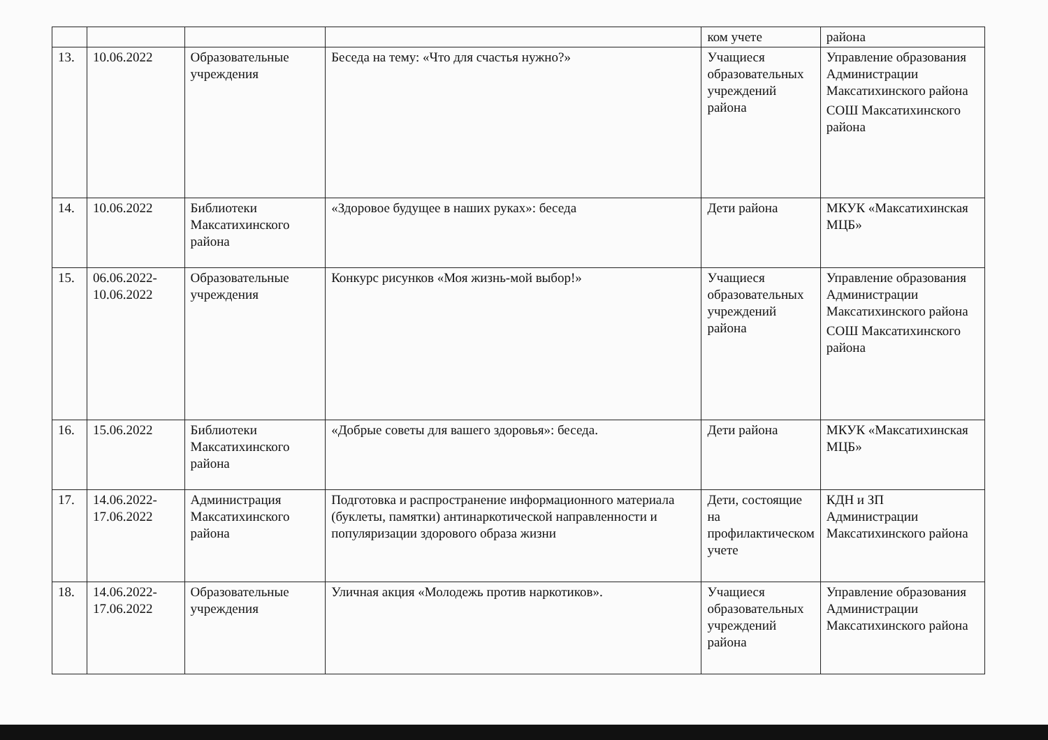| | | | | ком учете | района |
| 13. | 10.06.2022 | Образовательные учреждения | Беседа на тему: «Что для счастья нужно?» | Учащиеся образовательных учреждений района | Управление образования Администрации Максатихинского района СОШ Максатихинского района |
| 14. | 10.06.2022 | Библиотеки Максатихинского района | «Здоровое будущее в наших руках»: беседа | Дети района | МКУК «Максатихинская МЦБ» |
| 15. | 06.06.2022- 10.06.2022 | Образовательные учреждения | Конкурс рисунков «Моя жизнь-мой выбор!» | Учащиеся образовательных учреждений района | Управление образования Администрации Максатихинского района СОШ Максатихинского района |
| 16. | 15.06.2022 | Библиотеки Максатихинского района | «Добрые советы для вашего здоровья»: беседа. | Дети района | МКУК «Максатихинская МЦБ» |
| 17. | 14.06.2022- 17.06.2022 | Администрация Максатихинского района | Подготовка и распространение информационного материала (буклеты, памятки) антинаркотической направленности и популяризации здорового образа жизни | Дети, состоящие на профилактическом учете | КДН и ЗП Администрации Максатихинского района |
| 18. | 14.06.2022- 17.06.2022 | Образовательные учреждения | Уличная акция «Молодежь против наркотиков». | Учащиеся образовательных учреждений района | Управление образования Администрации Максатихинского района |